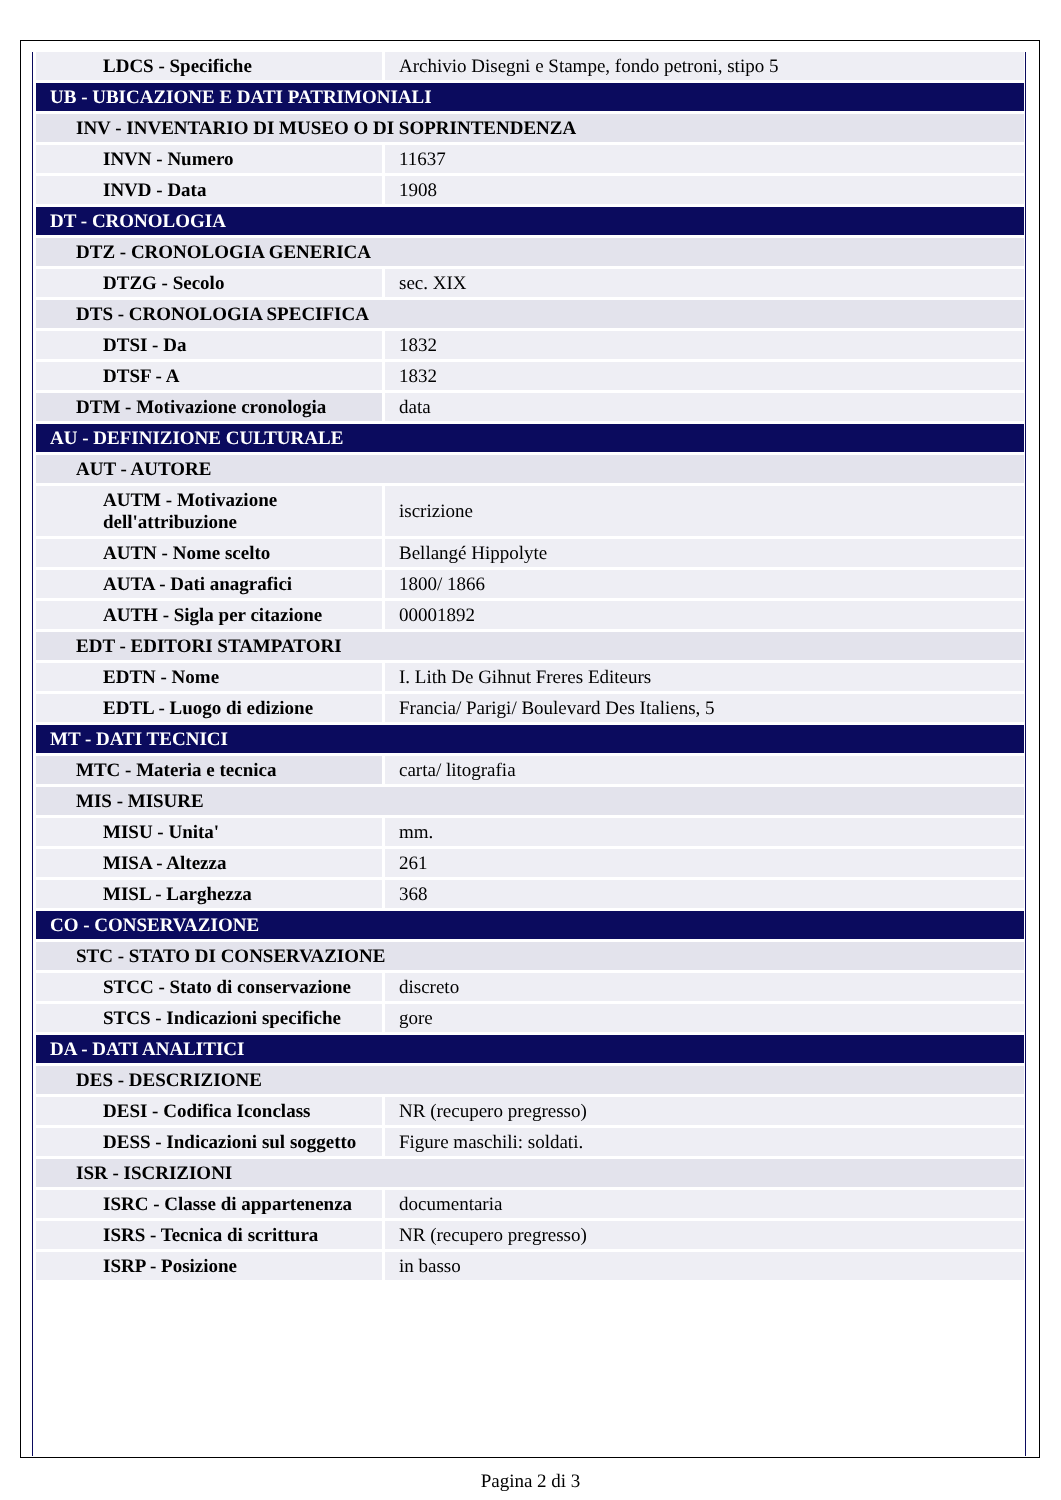| LDCS - Specifiche | Archivio Disegni e Stampe, fondo petroni, stipo 5 |
| UB - UBICAZIONE E DATI PATRIMONIALI | |
| INV - INVENTARIO DI MUSEO O DI SOPRINTENDENZA | |
| INVN - Numero | 11637 |
| INVD - Data | 1908 |
| DT - CRONOLOGIA | |
| DTZ - CRONOLOGIA GENERICA | |
| DTZG - Secolo | sec. XIX |
| DTS - CRONOLOGIA SPECIFICA | |
| DTSI - Da | 1832 |
| DTSF - A | 1832 |
| DTM - Motivazione cronologia | data |
| AU - DEFINIZIONE CULTURALE | |
| AUT - AUTORE | |
| AUTM - Motivazione dell'attribuzione | iscrizione |
| AUTN - Nome scelto | Bellangé Hippolyte |
| AUTA - Dati anagrafici | 1800/ 1866 |
| AUTH - Sigla per citazione | 00001892 |
| EDT - EDITORI STAMPATORI | |
| EDTN - Nome | I. Lith De Gihnut Freres Editeurs |
| EDTL - Luogo di edizione | Francia/ Parigi/ Boulevard Des Italiens, 5 |
| MT - DATI TECNICI | |
| MTC - Materia e tecnica | carta/ litografia |
| MIS - MISURE | |
| MISU - Unita' | mm. |
| MISA - Altezza | 261 |
| MISL - Larghezza | 368 |
| CO - CONSERVAZIONE | |
| STC - STATO DI CONSERVAZIONE | |
| STCC - Stato di conservazione | discreto |
| STCS - Indicazioni specifiche | gore |
| DA - DATI ANALITICI | |
| DES - DESCRIZIONE | |
| DESI - Codifica Iconclass | NR (recupero pregresso) |
| DESS - Indicazioni sul soggetto | Figure maschili: soldati. |
| ISR - ISCRIZIONI | |
| ISRC - Classe di appartenenza | documentaria |
| ISRS - Tecnica di scrittura | NR (recupero pregresso) |
| ISRP - Posizione | in basso |
Pagina 2 di 3